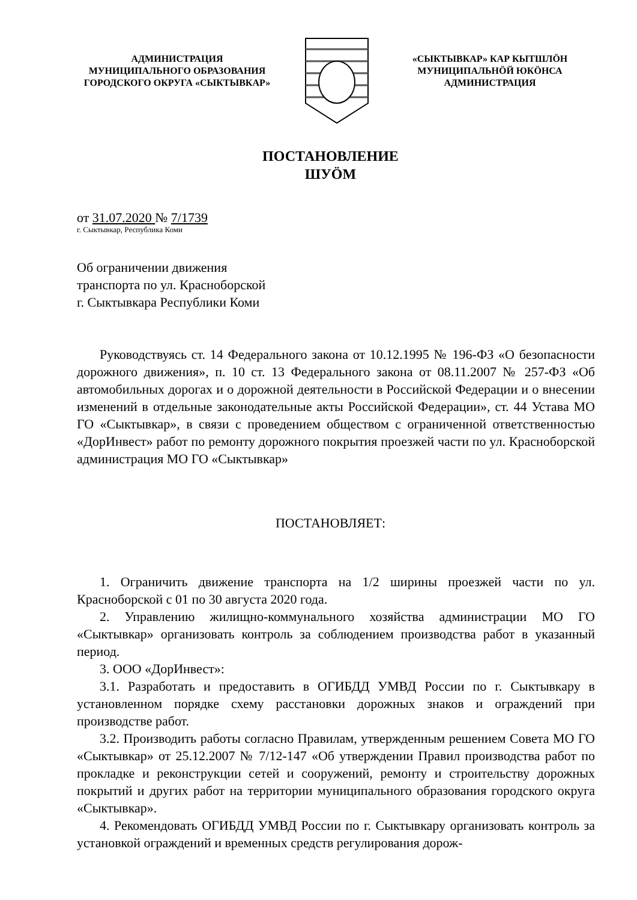АДМИНИСТРАЦИЯ
МУНИЦИПАЛЬНОГО ОБРАЗОВАНИЯ
ГОРОДСКОГО ОКРУГА «СЫКТЫВКАР»
«СЫКТЫВКАР» КАР КЫТШЛӦН
МУНИЦИПАЛЬНӦЙ ЮКӦНСА
АДМИНИСТРАЦИЯ
ПОСТАНОВЛЕНИЕ
ШУӦМ
от 31.07.2020 № 7/1739
г. Сыктывкар, Республика Коми
Об ограничении движения
транспорта по ул. Красноборской
г. Сыктывкара Республики Коми
Руководствуясь ст. 14 Федерального закона от 10.12.1995 № 196-ФЗ «О безопасности дорожного движения», п. 10 ст. 13 Федерального закона от 08.11.2007 № 257-ФЗ «Об автомобильных дорогах и о дорожной деятельности в Российской Федерации и о внесении изменений в отдельные законодательные акты Российской Федерации», ст. 44 Устава МО ГО «Сыктывкар», в связи с проведением обществом с ограниченной ответственностью «ДорИнвест» работ по ремонту дорожного покрытия проезжей части по ул. Красноборской администрация МО ГО «Сыктывкар»
ПОСТАНОВЛЯЕТ:
1. Ограничить движение транспорта на 1/2 ширины проезжей части по ул. Красноборской с 01 по 30 августа 2020 года.
2. Управлению жилищно-коммунального хозяйства администрации МО ГО «Сыктывкар» организовать контроль за соблюдением производства работ в указанный период.
3. ООО «ДорИнвест»:
3.1. Разработать и предоставить в ОГИБДД УМВД России по г. Сыктывкару в установленном порядке схему расстановки дорожных знаков и ограждений при производстве работ.
3.2. Производить работы согласно Правилам, утвержденным решением Совета МО ГО «Сыктывкар» от 25.12.2007 № 7/12-147 «Об утверждении Правил производства работ по прокладке и реконструкции сетей и сооружений, ремонту и строительству дорожных покрытий и других работ на территории муниципального образования городского округа «Сыктывкар».
4. Рекомендовать ОГИБДД УМВД России по г. Сыктывкару организовать контроль за установкой ограждений и временных средств регулирования дорож-